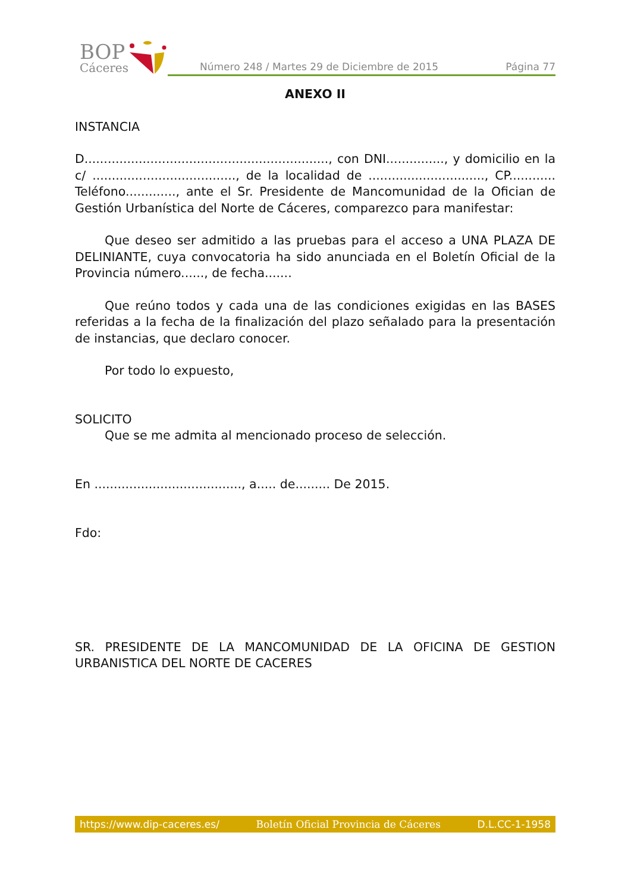BOP
Cáceres
Número 248 / Martes 29 de Diciembre de 2015 Página 77
ANEXO II
INSTANCIA
D..............................................................., con DNI..............., y domicilio en la c/ ....................................., de la localidad de .............................., CP............ Teléfono............., ante el Sr. Presidente de Mancomunidad de la Ofician de Gestión Urbanística del Norte de Cáceres, comparezco para manifestar:
Que deseo ser admitido a las pruebas para el acceso a UNA PLAZA DE DELINIANTE, cuya convocatoria ha sido anunciada en el Boletín Oficial de la Provincia número......, de fecha.......
Que reúno todos y cada una de las condiciones exigidas en las BASES referidas a la fecha de la finalización del plazo señalado para la presentación de instancias, que declaro conocer.
Por todo lo expuesto,
SOLICITO
Que se me admita al mencionado proceso de selección.
En ......................................, a..... de......... De 2015.
Fdo:
SR. PRESIDENTE DE LA MANCOMUNIDAD DE LA OFICINA DE GESTION URBANISTICA DEL NORTE DE CACERES
https://www.dip-caceres.es/ Boletín Oficial Provincia de Cáceres D.L.CC-1-1958